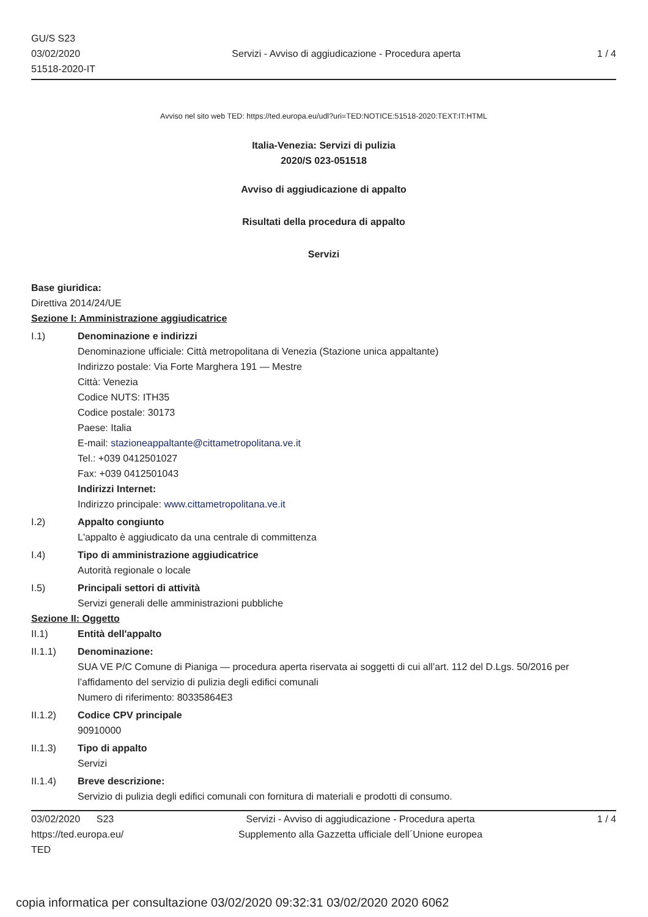GU/S S23
03/02/2020
51518-2020-IT
Servizi - Avviso di aggiudicazione - Procedura aperta
1 / 4
Avviso nel sito web TED: https://ted.europa.eu/udl?uri=TED:NOTICE:51518-2020:TEXT:IT:HTML
Italia-Venezia: Servizi di pulizia
2020/S 023-051518
Avviso di aggiudicazione di appalto
Risultati della procedura di appalto
Servizi
Base giuridica:
Direttiva 2014/24/UE
Sezione I: Amministrazione aggiudicatrice
I.1) Denominazione e indirizzi
Denominazione ufficiale: Città metropolitana di Venezia (Stazione unica appaltante)
Indirizzo postale: Via Forte Marghera 191 — Mestre
Città: Venezia
Codice NUTS: ITH35
Codice postale: 30173
Paese: Italia
E-mail: stazioneappaltante@cittametropolitana.ve.it
Tel.: +039 0412501027
Fax: +039 0412501043
Indirizzi Internet:
Indirizzo principale: www.cittametropolitana.ve.it
I.2) Appalto congiunto
L'appalto è aggiudicato da una centrale di committenza
I.4) Tipo di amministrazione aggiudicatrice
Autorità regionale o locale
I.5) Principali settori di attività
Servizi generali delle amministrazioni pubbliche
Sezione II: Oggetto
II.1) Entità dell'appalto
II.1.1) Denominazione:
SUA VE P/C Comune di Pianiga — procedura aperta riservata ai soggetti di cui all’art. 112 del D.Lgs. 50/2016 per l’affidamento del servizio di pulizia degli edifici comunali
Numero di riferimento: 80335864E3
II.1.2) Codice CPV principale
90910000
II.1.3) Tipo di appalto
Servizi
II.1.4) Breve descrizione:
Servizio di pulizia degli edifici comunali con fornitura di materiali e prodotti di consumo.
03/02/2020 S23
https://ted.europa.eu/
TED
Servizi - Avviso di aggiudicazione - Procedura aperta
Supplemento alla Gazzetta ufficiale dell´Unione europea
1 / 4
copia informatica per consultazione 03/02/2020 09:32:31 03/02/2020 2020 6062